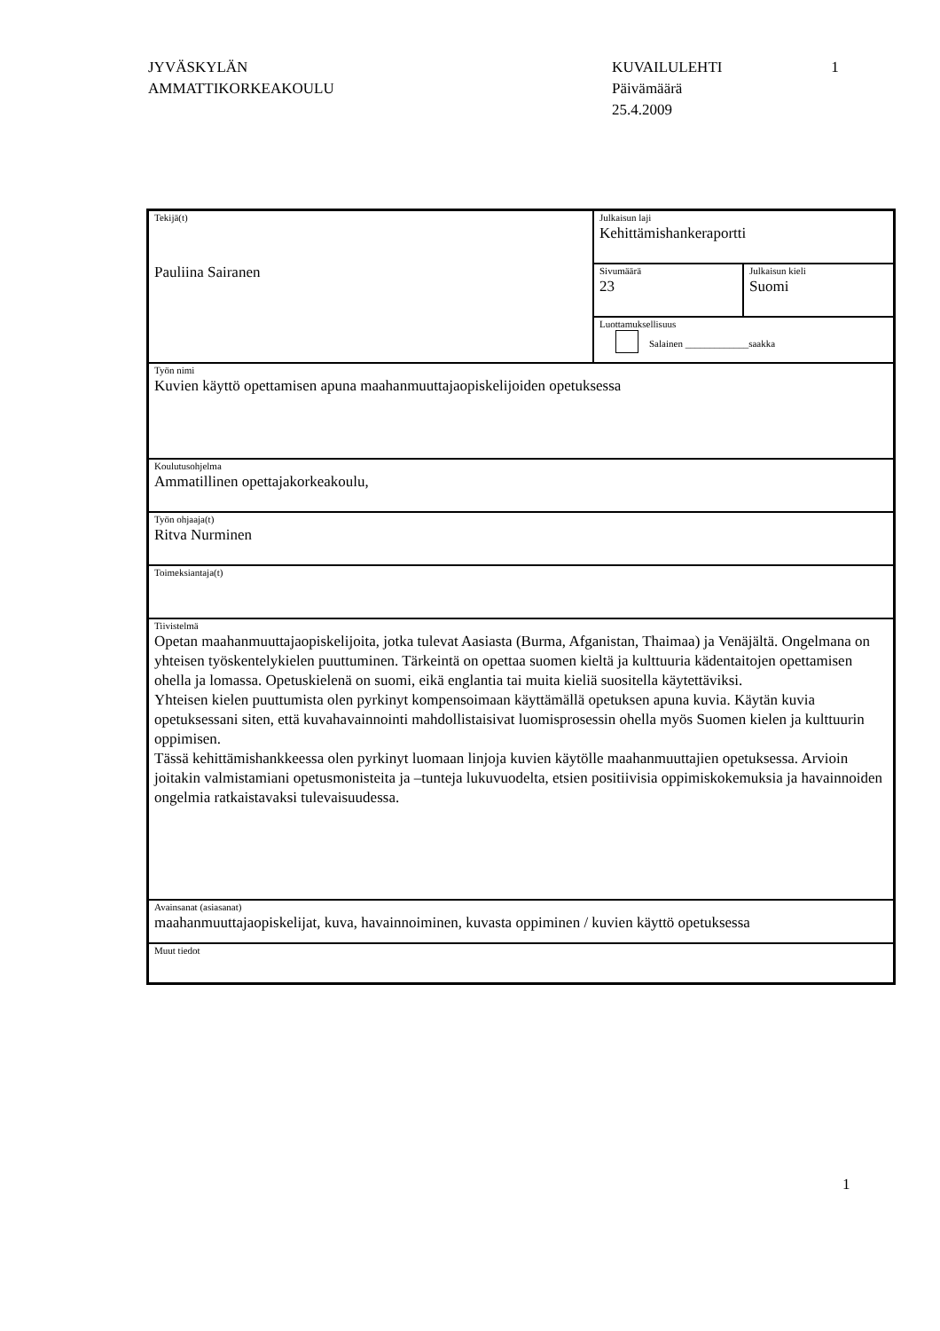JYVÄSKYLÄN
AMMATTIKORKEAKOULU
KUVAILULEHTI
Päivämäärä
25.4.2009
1
| Tekijä(t) Pauliina Sairanen | Julkaisun laji Kehittämishankeraportti | |
| | Sivumäärä 23 | Julkaisun kieli Suomi |
| | Luottamuksellisuus Salainen _____________saakka | |
| Työn nimi Kuvien käyttö opettamisen apuna maahanmuuttajaopiskelijoiden opetuksessa | | |
| Koulutusohjelma Ammatillinen opettajakorkeakoulu, | | |
| Työn ohjaaja(t) Ritva Nurminen | | |
| Toimeksiantaja(t) | | |
| Tiivistelmä Opetan maahanmuuttajaopiskelijoita, jotka tulevat Aasiasta (Burma, Afganistan, Thaimaa) ja Venäjältä. Ongelmana on yhteisen työskentelykielen puuttuminen. Tärkeintä on opettaa suomen kieltä ja kulttuuria kädentaitojen opettamisen ohella ja lomassa. Opetuskielenä on suomi, eikä englantia tai muita kieliä suositella käytettäviksi. Yhteisen kielen puuttumista olen pyrkinyt kompensoimaan käyttämällä opetuksen apuna kuvia. Käytän kuvia opetuksessani siten, että kuvahavainnointi mahdollistaisivat luomisprosessin ohella myös Suomen kielen ja kulttuurin oppimisen. Tässä kehittämishankkeessa olen pyrkinyt luomaan linjoja kuvien käytölle maahanmuuttajien opetuksessa. Arvioin joitakin valmistamiani opetusmonisteita ja –tunteja lukuvuodelta, etsien positiivisia oppimiskokemuksia ja havainnoiden ongelmia ratkaistavaksi tulevaisuudessa. | | |
| Avainsanat (asiasanat) maahanmuuttajaopiskelijat, kuva, havainnoiminen, kuvasta oppiminen / kuvien käyttö opetuksessa | | |
| Muut tiedot | | |
1